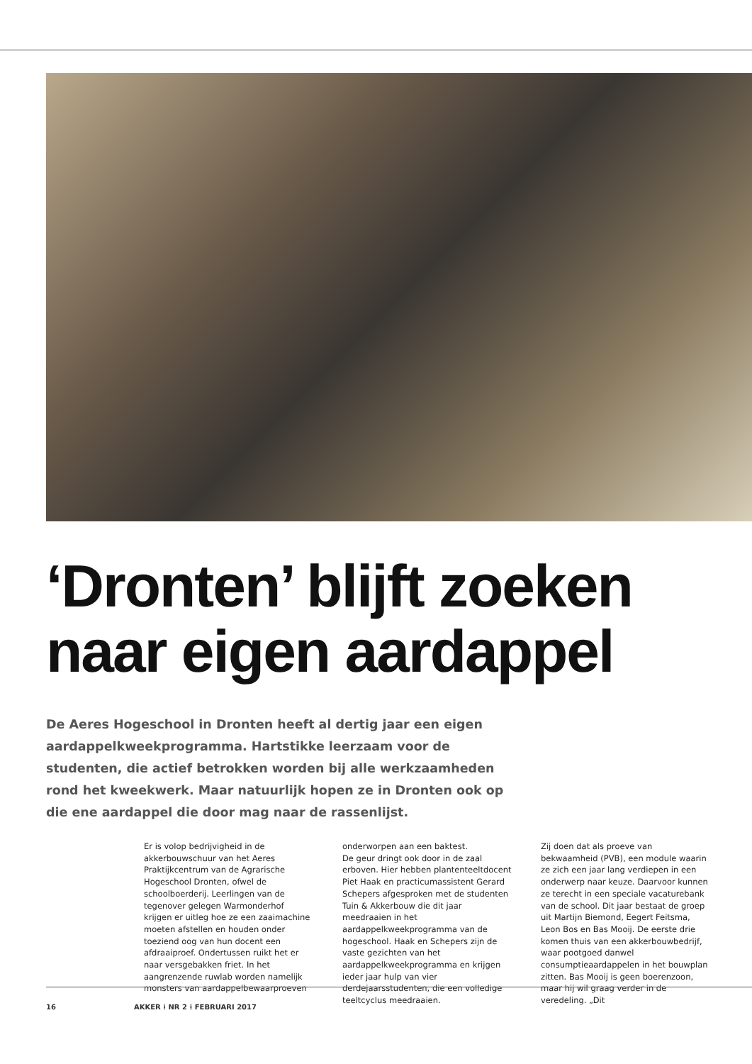‘Dronten’ blijft zoeken naar eigen aardappel
De Aeres Hogeschool in Dronten heeft al dertig jaar een eigen aardappelkweekprogramma. Hartstikke leerzaam voor de studenten, die actief betrokken worden bij alle werkzaamheden rond het kweekwerk. Maar natuurlijk hopen ze in Dronten ook op die ene aardappel die door mag naar de rassenlijst.
Er is volop bedrijvigheid in de akkerbouwschuur van het Aeres Praktijkcentrum van de Agrarische Hogeschool Dronten, ofwel de schoolboerderij. Leerlingen van de tegenover gelegen Warmonderhof krijgen er uitleg hoe ze een zaaimachine moeten afstellen en houden onder toeziend oog van hun docent een afdraaiproef. Ondertussen ruikt het er naar versgebakken friet. In het aangrenzende ruwlab worden namelijk monsters van aardappelbewaarproeven
onderworpen aan een baktest.
De geur dringt ook door in de zaal erboven. Hier hebben plantenteeltdocent Piet Haak en practicumassistent Gerard Schepers afgesproken met de studenten Tuin & Akkerbouw die dit jaar meedraaien in het aardappelkweekprogramma van de hogeschool. Haak en Schepers zijn de vaste gezichten van het aardappelkweekprogramma en krijgen ieder jaar hulp van vier derdejaarsstudenten, die een volledige teeltcyclus meedraaien.
Zij doen dat als proeve van bekwaamheid (PVB), een module waarin ze zich een jaar lang verdiepen in een onderwerp naar keuze. Daarvoor kunnen ze terecht in een speciale vacaturebank van de school. Dit jaar bestaat de groep uit Martijn Biemond, Eegert Feitsma, Leon Bos en Bas Mooij. De eerste drie komen thuis van een akkerbouwbedrijf, waar pootgoed danwel consumptieaardappelen in het bouwplan zitten. Bas Mooij is geen boerenzoon, maar hij wil graag verder in de veredeling. „Dit
16 AKKER ⁞ NR 2 ⁞ FEBRUARI 2017